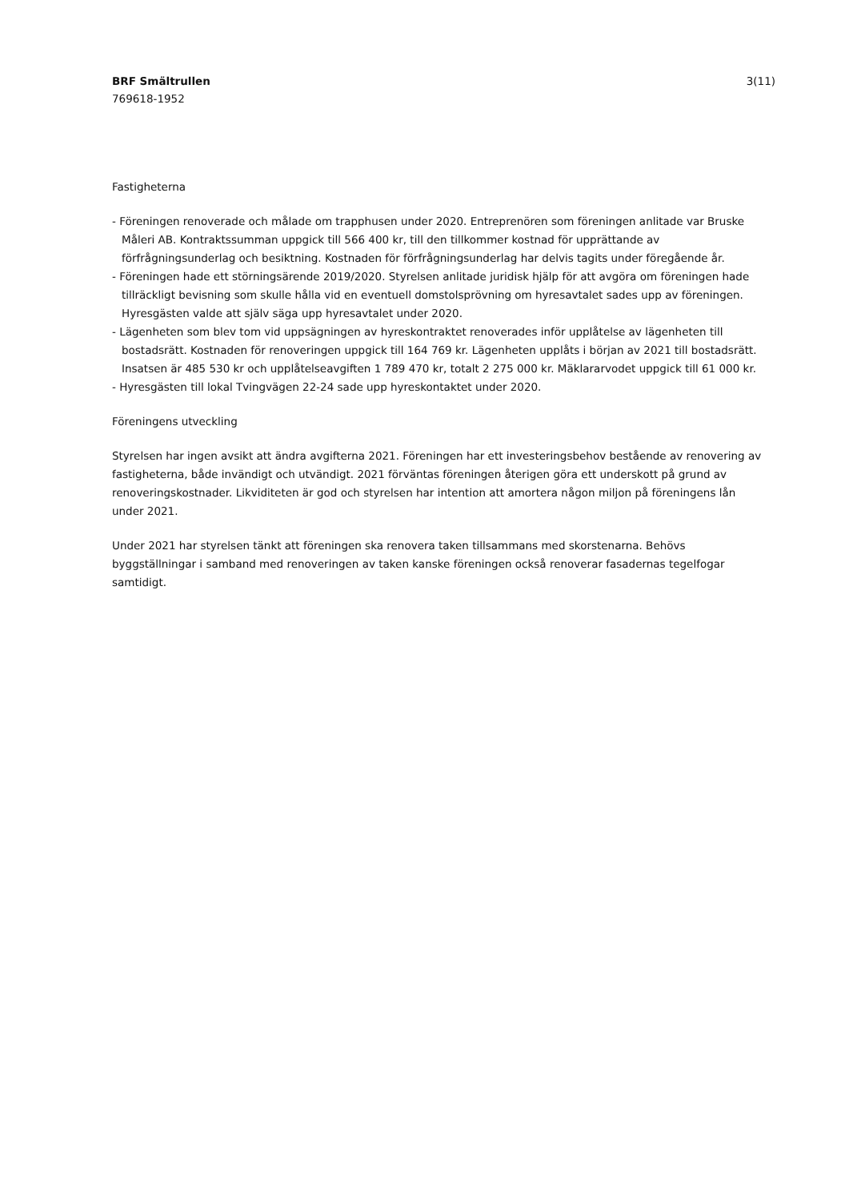BRF Smältrullen
769618-1952
3(11)
Fastigheterna
- Föreningen renoverade och målade om trapphusen under 2020. Entreprenören som föreningen anlitade var Bruske Måleri AB. Kontraktssumman uppgick till 566 400 kr, till den tillkommer kostnad för upprättande av förfrågningsunderlag och besiktning. Kostnaden för förfrågningsunderlag har delvis tagits under föregående år.
- Föreningen hade ett störningsärende 2019/2020. Styrelsen anlitade juridisk hjälp för att avgöra om föreningen hade tillräckligt bevisning som skulle hålla vid en eventuell domstolsprövning om hyresavtalet sades upp av föreningen. Hyresgästen valde att själv säga upp hyresavtalet under 2020.
- Lägenheten som blev tom vid uppsägningen av hyreskontraktet renoverades inför upplåtelse av lägenheten till bostadsrätt. Kostnaden för renoveringen uppgick till 164 769 kr. Lägenheten upplåts i början av 2021 till bostadsrätt. Insatsen är 485 530 kr och upplåtelseavgiften 1 789 470 kr, totalt 2 275 000 kr. Mäklararvodet uppgick till 61 000 kr.
- Hyresgästen till lokal Tvingvägen 22-24 sade upp hyreskontaktet under 2020.
Föreningens utveckling
Styrelsen har ingen avsikt att ändra avgifterna 2021. Föreningen har ett investeringsbehov bestående av renovering av fastigheterna, både invändigt och utvändigt. 2021 förväntas föreningen återigen göra ett underskott på grund av renoveringskostnader. Likviditeten är god och styrelsen har intention att amortera någon miljon på föreningens lån under 2021.
Under 2021 har styrelsen tänkt att föreningen ska renovera taken tillsammans med skorstenarna. Behövs byggställningar i samband med renoveringen av taken kanske föreningen också renoverar fasadernas tegelfogar samtidigt.